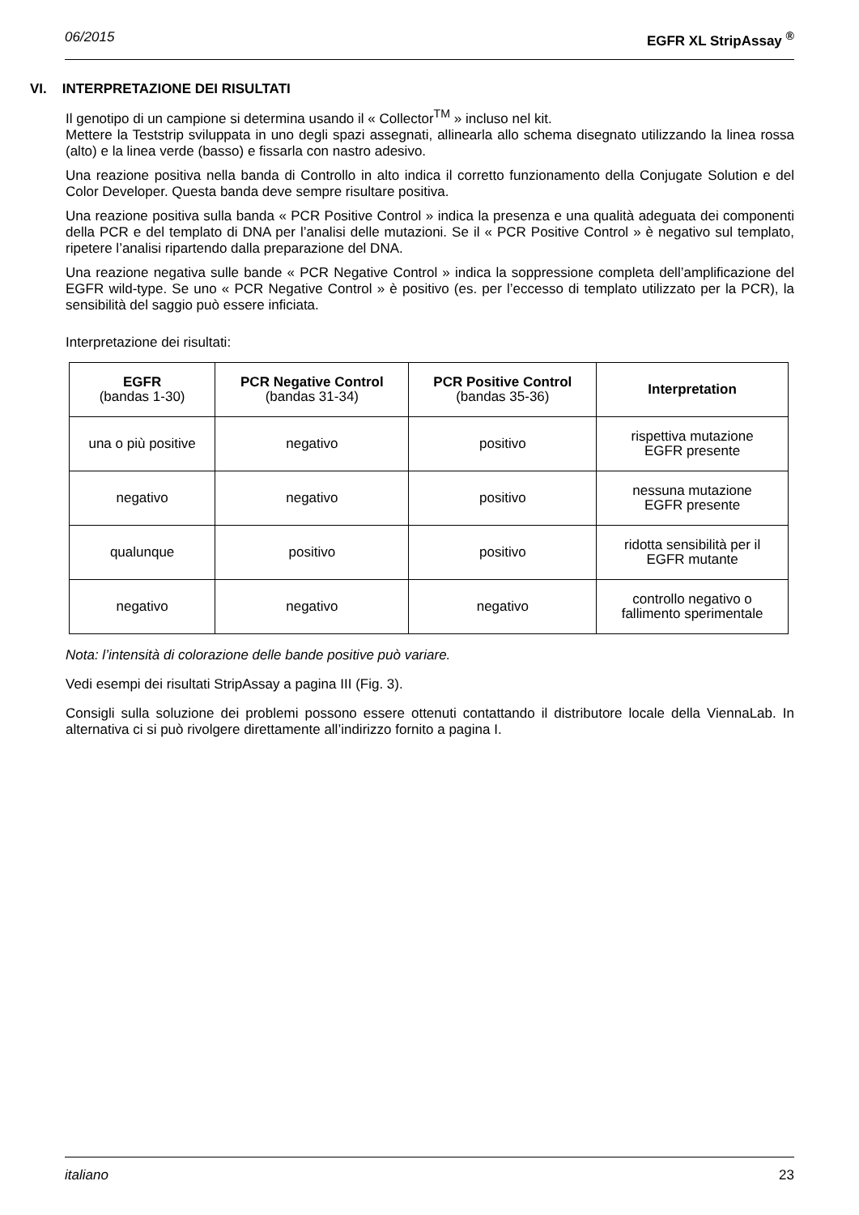06/2015 EGFR XL StripAssay <sup>®</sup>
VI. INTERPRETAZIONE DEI RISULTATI
Il genotipo di un campione si determina usando il « Collector<sup>TM</sup> » incluso nel kit.
Mettere la Teststrip sviluppata in uno degli spazi assegnati, allinearla allo schema disegnato utilizzando la linea rossa (alto) e la linea verde (basso) e fissarla con nastro adesivo.
Una reazione positiva nella banda di Controllo in alto indica il corretto funzionamento della Conjugate Solution e del Color Developer. Questa banda deve sempre risultare positiva.
Una reazione positiva sulla banda « PCR Positive Control » indica la presenza e una qualità adeguata dei componenti della PCR e del templato di DNA per l’analisi delle mutazioni. Se il « PCR Positive Control » è negativo sul templato, ripetere l’analisi ripartendo dalla preparazione del DNA.
Una reazione negativa sulle bande « PCR Negative Control » indica la soppressione completa dell’amplificazione del EGFR wild-type. Se uno « PCR Negative Control » è positivo (es. per l’eccesso di templato utilizzato per la PCR), la sensibilità del saggio può essere inficiata.
Interpretazione dei risultati:
| EGFR (bandas 1-30) | PCR Negative Control (bandas 31-34) | PCR Positive Control (bandas 35-36) | Interpretation |
| --- | --- | --- | --- |
| una o più positive | negativo | positivo | rispettiva mutazione EGFR presente |
| negativo | negativo | positivo | nessuna mutazione EGFR presente |
| qualunque | positivo | positivo | ridotta sensibilità per il EGFR mutante |
| negativo | negativo | negativo | controllo negativo o fallimento sperimentale |
Nota: l’intensità di colorazione delle bande positive può variare.
Vedi esempi dei risultati StripAssay a pagina III (Fig. 3).
Consigli sulla soluzione dei problemi possono essere ottenuti contattando il distributore locale della ViennaLab. In alternativa ci si può rivolgere direttamente all’indirizzo fornito a pagina I.
italiano 23